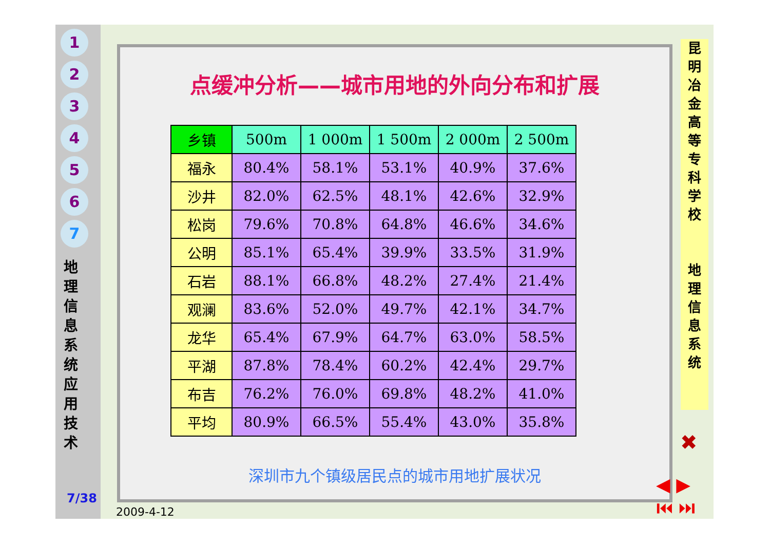1
2
3
4
5
6
7
地
理
信
息
系
统
应
用
技
术
7/38
点缓冲分析——城市用地的外向分布和扩展
| 乡镇 | 500m | 1 000m | 1 500m | 2 000m | 2 500m |
| --- | --- | --- | --- | --- | --- |
| 福永 | 80.4% | 58.1% | 53.1% | 40.9% | 37.6% |
| 沙井 | 82.0% | 62.5% | 48.1% | 42.6% | 32.9% |
| 松岗 | 79.6% | 70.8% | 64.8% | 46.6% | 34.6% |
| 公明 | 85.1% | 65.4% | 39.9% | 33.5% | 31.9% |
| 石岩 | 88.1% | 66.8% | 48.2% | 27.4% | 21.4% |
| 观澜 | 83.6% | 52.0% | 49.7% | 42.1% | 34.7% |
| 龙华 | 65.4% | 67.9% | 64.7% | 63.0% | 58.5% |
| 平湖 | 87.8% | 78.4% | 60.2% | 42.4% | 29.7% |
| 布吉 | 76.2% | 76.0% | 69.8% | 48.2% | 41.0% |
| 平均 | 80.9% | 66.5% | 55.4% | 43.0% | 35.8% |
深圳市九个镇级居民点的城市用地扩展状况
昆
明
冶
金
高
等
专
科
学
校
地
理
信
息
系
统
✖
◀ ▶
⏮ ⏭
2009-4-12